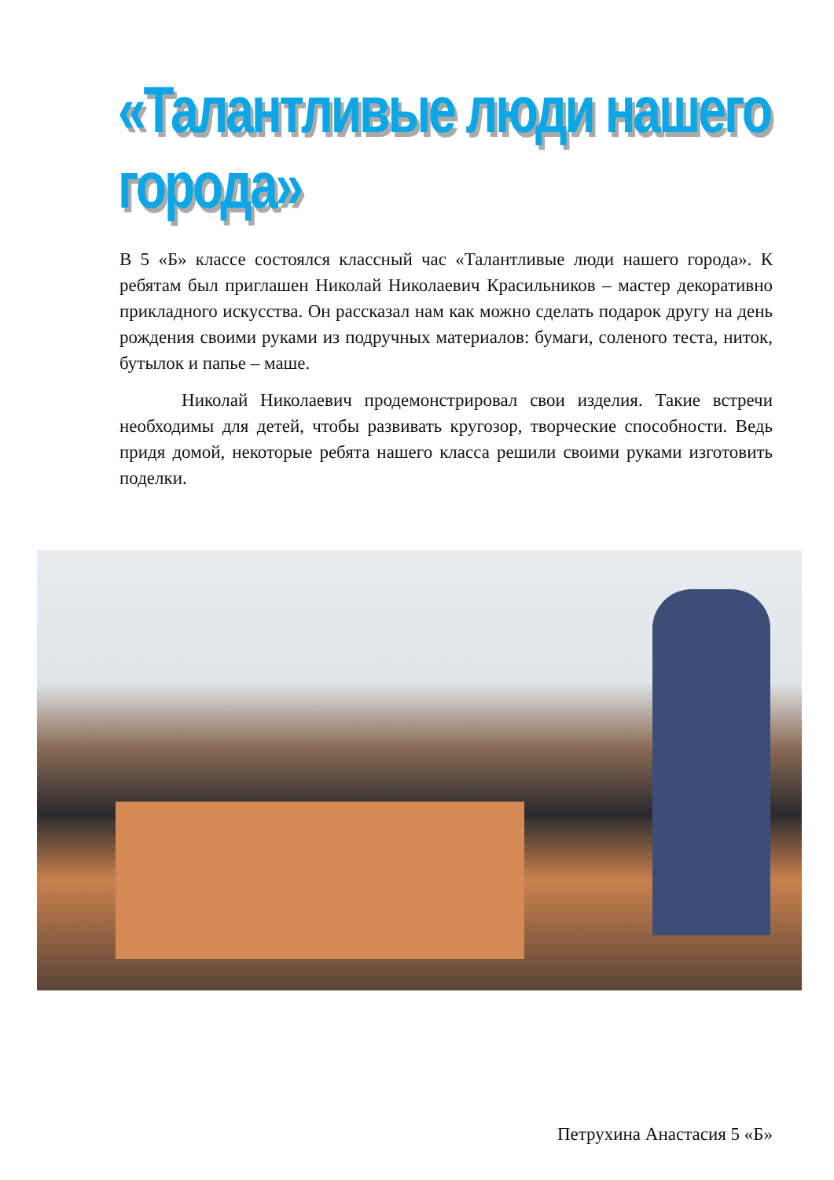«Талантливые люди нашего города»
В 5 «Б» классе состоялся классный час «Талантливые люди нашего города». К ребятам был приглашен Николай Николаевич Красильников – мастер декоративно прикладного искусства. Он рассказал нам как можно сделать подарок другу на день рождения своими руками из подручных материалов: бумаги, соленого теста, ниток, бутылок и папье – маше.
Николай Николаевич продемонстрировал свои изделия. Такие встречи необходимы для детей, чтобы развивать кругозор, творческие способности. Ведь придя домой, некоторые ребята нашего класса решили своими руками изготовить поделки.
Петрухина Анастасия 5 «Б»